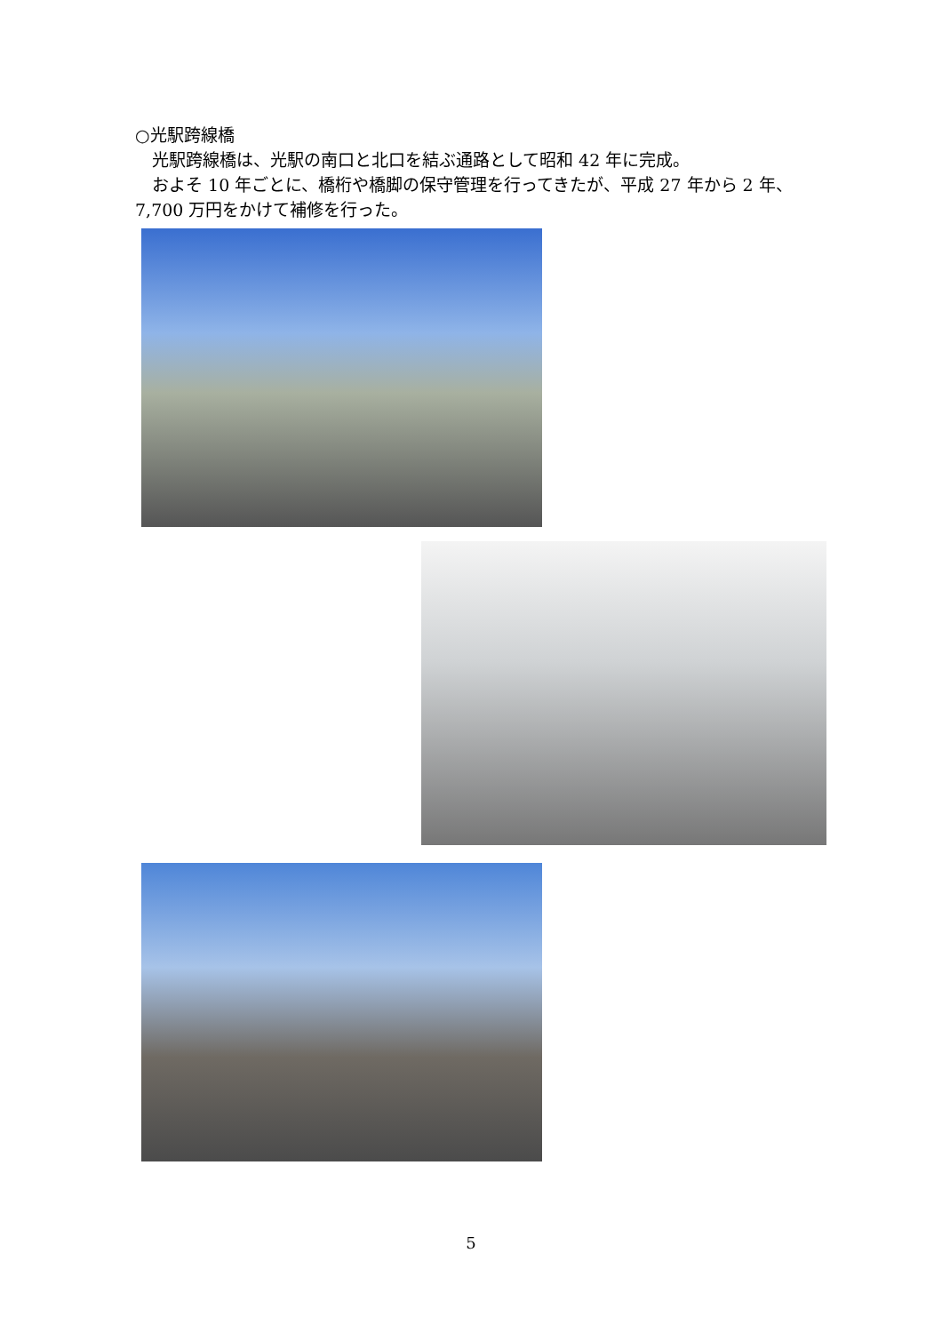○光駅跨線橋
　光駅跨線橋は、光駅の南口と北口を結ぶ通路として昭和 42 年に完成。
　およそ 10 年ごとに、橋桁や橋脚の保守管理を行ってきたが、平成 27 年から 2 年、7,700 万円をかけて補修を行った。
5